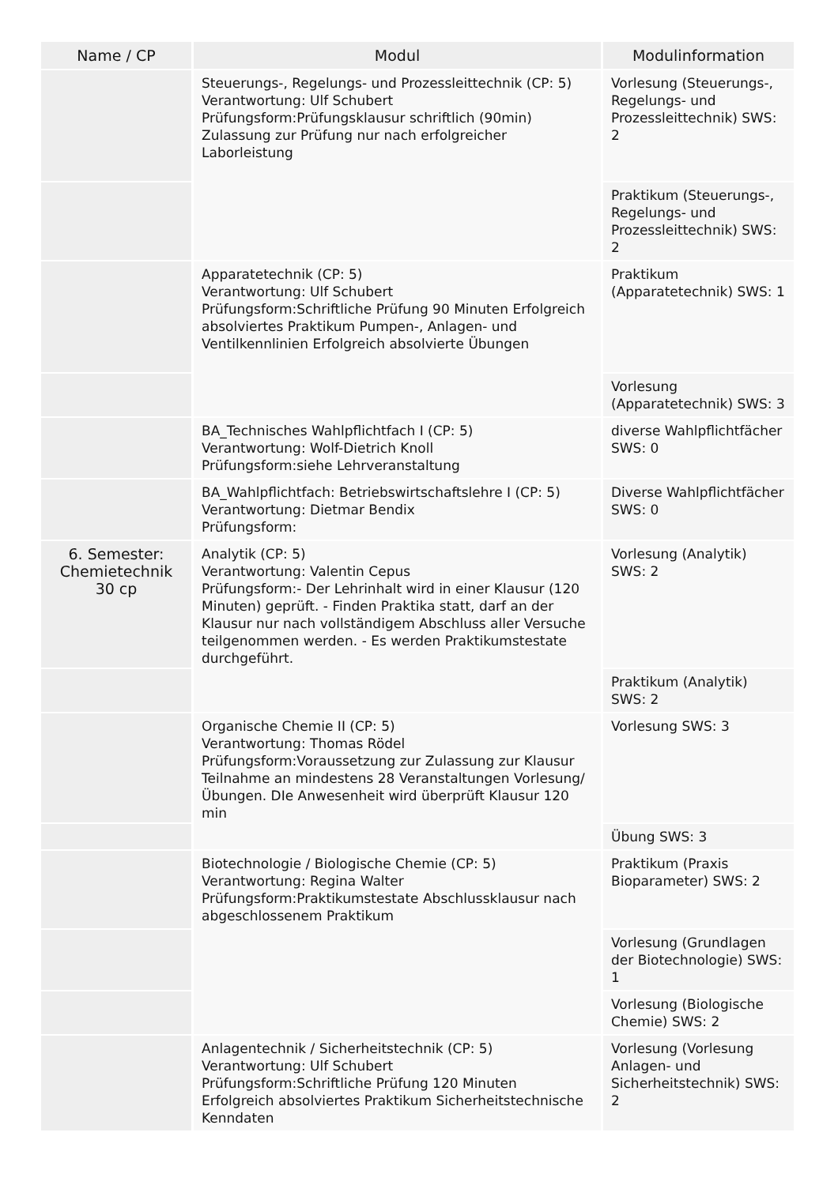| Name / CP | Modul | Modulinformation |
| --- | --- | --- |
| | Steuerungs-, Regelungs- und Prozessleittechnik (CP: 5) Verantwortung: Ulf Schubert Prüfungsform:Prüfungsklausur schriftlich (90min) Zulassung zur Prüfung nur nach erfolgreicher Laborleistung | Vorlesung (Steuerungs-, Regelungs- und Prozessleittechnik) SWS: 2 |
| | | Praktikum (Steuerungs-, Regelungs- und Prozessleittechnik) SWS: 2 |
| | Apparatetechnik (CP: 5) Verantwortung: Ulf Schubert Prüfungsform:Schriftliche Prüfung 90 Minuten Erfolgreich absolviertes Praktikum Pumpen-, Anlagen- und Ventilkennlinien Erfolgreich absolvierte Übungen | Praktikum (Apparatetechnik) SWS: 1 |
| | | Vorlesung (Apparatetechnik) SWS: 3 |
| | BA_Technisches Wahlpflichtfach I (CP: 5) Verantwortung: Wolf-Dietrich Knoll Prüfungsform:siehe Lehrveranstaltung | diverse Wahlpflichtfächer SWS: 0 |
| | BA_Wahlpflichtfach: Betriebswirtschaftslehre I (CP: 5) Verantwortung: Dietmar Bendix Prüfungsform: | Diverse Wahlpflichtfächer SWS: 0 |
| 6. Semester: Chemietechnik 30 cp | Analytik (CP: 5) Verantwortung: Valentin Cepus Prüfungsform:- Der Lehrinhalt wird in einer Klausur (120 Minuten) geprüft. - Finden Praktika statt, darf an der Klausur nur nach vollständigem Abschluss aller Versuche teilgenommen werden. - Es werden Praktikumstestate durchgeführt. | Vorlesung (Analytik) SWS: 2 |
| | | Praktikum (Analytik) SWS: 2 |
| | Organische Chemie II (CP: 5) Verantwortung: Thomas Rödel Prüfungsform:Voraussetzung zur Zulassung zur Klausur Teilnahme an mindestens 28 Veranstaltungen Vorlesung/Übungen. DIe Anwesenheit wird überprüft Klausur 120 min | Vorlesung SWS: 3 |
| | | Übung SWS: 3 |
| | Biotechnologie / Biologische Chemie (CP: 5) Verantwortung: Regina Walter Prüfungsform:Praktikumstestate Abschlussklausur nach abgeschlossenem Praktikum | Praktikum (Praxis Bioparameter) SWS: 2 |
| | | Vorlesung (Grundlagen der Biotechnologie) SWS: 1 |
| | | Vorlesung (Biologische Chemie) SWS: 2 |
| | Anlagentechnik / Sicherheitstechnik (CP: 5) Verantwortung: Ulf Schubert Prüfungsform:Schriftliche Prüfung 120 Minuten Erfolgreich absolviertes Praktikum Sicherheitstechnische Kenndaten | Vorlesung (Vorlesung Anlagen- und Sicherheitstechnik) SWS: 2 |